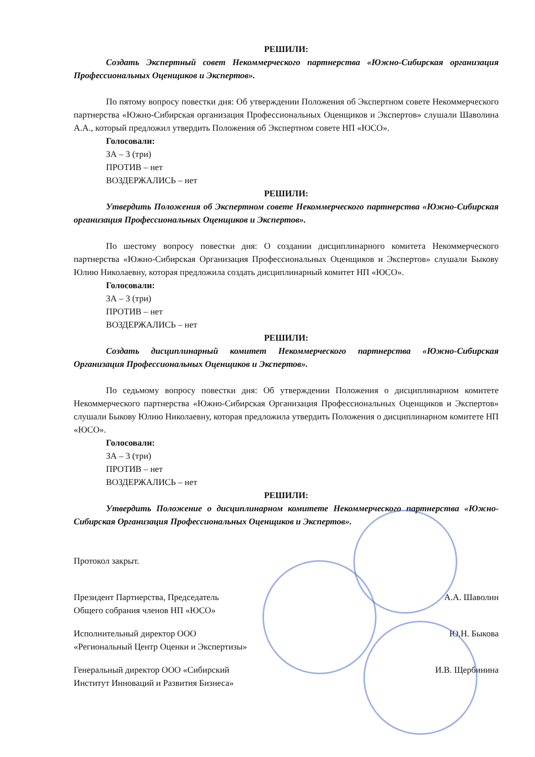РЕШИЛИ:
Создать Экспертный совет Некоммерческого партнерства «Южно-Сибирская организация Профессиональных Оценщиков и Экспертов».
По пятому вопросу повестки дня: Об утверждении Положения об Экспертном совете Некоммерческого партнерства «Южно-Сибирская организация Профессиональных Оценщиков и Экспертов» слушали Шаволина А.А., который предложил утвердить Положения об Экспертном совете НП «ЮСО».
Голосовали:
ЗА – 3 (три)
ПРОТИВ – нет
ВОЗДЕРЖАЛИСЬ – нет
РЕШИЛИ:
Утвердить Положения об Экспертном совете Некоммерческого партнерства «Южно-Сибирская организация Профессиональных Оценщиков и Экспертов».
По шестому вопросу повестки дня: О создании дисциплинарного комитета Некоммерческого партнерства «Южно-Сибирская Организация Профессиональных Оценщиков и Экспертов» слушали Быкову Юлию Николаевну, которая предложила создать дисциплинарный комитет НП «ЮСО».
Голосовали:
ЗА – 3 (три)
ПРОТИВ – нет
ВОЗДЕРЖАЛИСЬ – нет
РЕШИЛИ:
Создать дисциплинарный комитет Некоммерческого партнерства «Южно-Сибирская Организация Профессиональных Оценщиков и Экспертов».
По седьмому вопросу повестки дня: Об утверждении Положения о дисциплинарном комитете Некоммерческого партнерства «Южно-Сибирская Организация Профессиональных Оценщиков и Экспертов» слушали Быкову Юлию Николаевну, которая предложила утвердить Положения о дисциплинарном комитете НП «ЮСО».
Голосовали:
ЗА – 3 (три)
ПРОТИВ – нет
ВОЗДЕРЖАЛИСЬ – нет
РЕШИЛИ:
Утвердить Положение о дисциплинарном комитете Некоммерческого партнерства «Южно-Сибирская Организация Профессиональных Оценщиков и Экспертов».
Протокол закрыт.
Президент Партнерства, Председатель
Общего собрания членов НП «ЮСО»
А.А. Шаволин
Исполнительный директор ООО
«Региональный Центр Оценки и Экспертизы»
Ю.Н. Быкова
Генеральный директор ООО «Сибирский
Институт Инноваций и Развития Бизнеса»
И.В. Щербинина